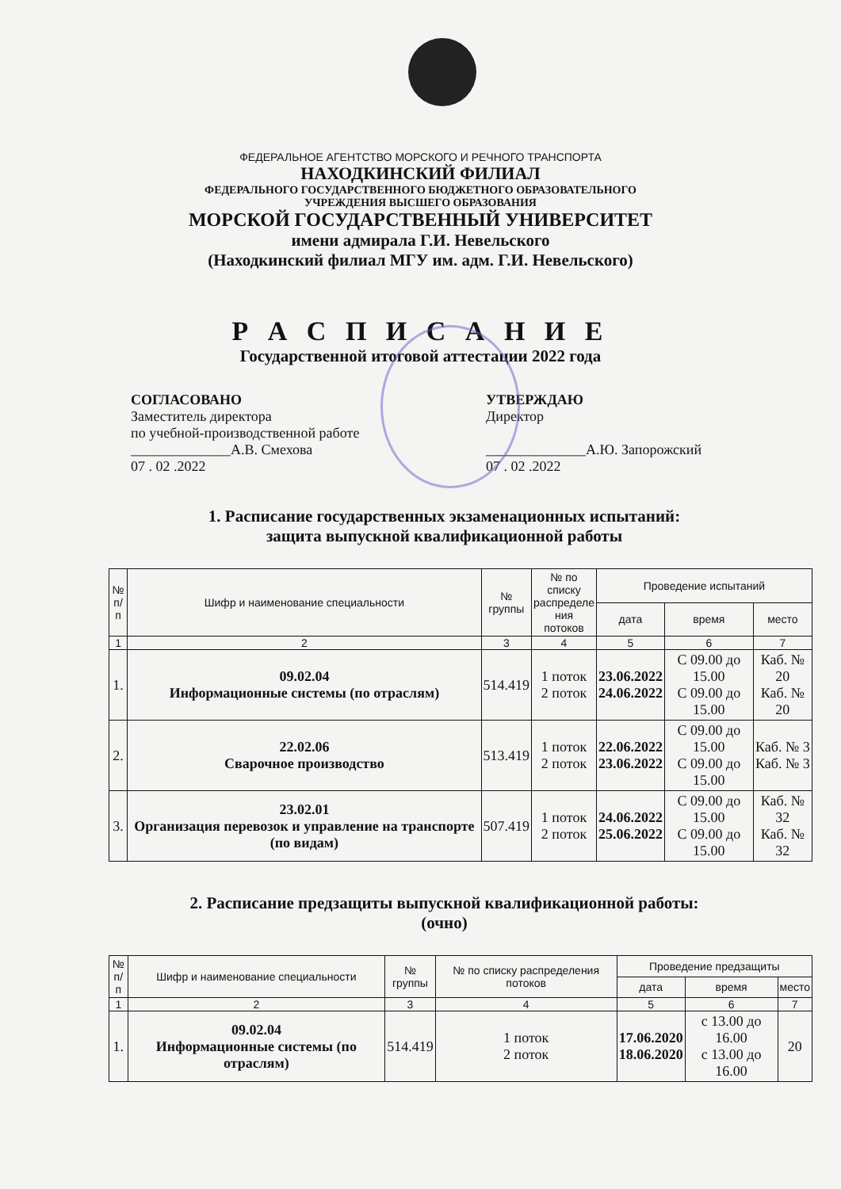ФЕДЕРАЛЬНОЕ АГЕНТСТВО МОРСКОГО И РЕЧНОГО ТРАНСПОРТА
НАХОДКИНСКИЙ ФИЛИАЛ
ФЕДЕРАЛЬНОГО ГОСУДАРСТВЕННОГО БЮДЖЕТНОГО ОБРАЗОВАТЕЛЬНОГО
УЧРЕЖДЕНИЯ ВЫСШЕГО ОБРАЗОВАНИЯ
МОРСКОЙ ГОСУДАРСТВЕННЫЙ УНИВЕРСИТЕТ
имени адмирала Г.И. Невельского
(Находкинский филиал МГУ им. адм. Г.И. Невельского)
Р А С П И С А Н И Е
Государственной итоговой аттестации 2022 года
СОГЛАСОВАНО
Заместитель директора
по учебной-производственной работе
______________А.В. Смехова
07 . 02 .2022
УТВЕРЖДАЮ
Директор
______________А.Ю. Запорожский
07 . 02 .2022
1. Расписание государственных экзаменационных испытаний:
защита выпускной квалификационной работы
| № п/п | Шифр и наименование специальности | № группы | № по списку распределе ния потоков | Проведение испытаний | | |
| --- | --- | --- | --- | --- | --- | --- |
| | | | | дата | время | место |
| 1 | 2 | 3 | 4 | 5 | 6 | 7 |
| 1. | 09.02.04 Информационные системы (по отраслям) | 514.419 | 1 поток 2 поток | 23.06.2022 24.06.2022 | С 09.00 до 15.00 С 09.00 до 15.00 | Каб. № 20 Каб. № 20 |
| 2. | 22.02.06 Сварочное производство | 513.419 | 1 поток 2 поток | 22.06.2022 23.06.2022 | С 09.00 до 15.00 С 09.00 до 15.00 | Каб. № 3 Каб. № 3 |
| 3. | 23.02.01 Организация перевозок и управление на транспорте (по видам) | 507.419 | 1 поток 2 поток | 24.06.2022 25.06.2022 | С 09.00 до 15.00 С 09.00 до 15.00 | Каб. № 32 Каб. № 32 |
2. Расписание предзащиты выпускной квалификационной работы:
(очно)
| № п/п | Шифр и наименование специальности | № группы | № по списку распределения потоков | Проведение предзащиты | | |
| --- | --- | --- | --- | --- | --- | --- |
| | | | | дата | время | место |
| 1 | 2 | 3 | 4 | 5 | 6 | 7 |
| 1. | 09.02.04 Информационные системы (по отраслям) | 514.419 | 1 поток 2 поток | 17.06.2020 18.06.2020 | с 13.00 до 16.00 с 13.00 до 16.00 | 20 |